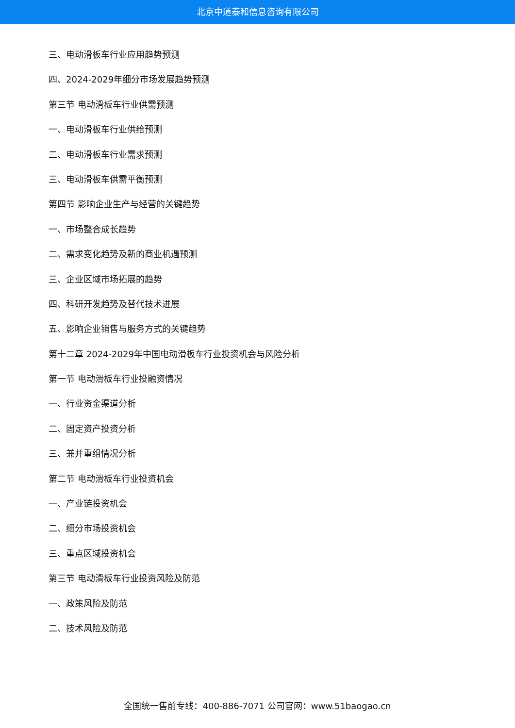北京中道泰和信息咨询有限公司
三、电动滑板车行业应用趋势预测
四、2024-2029年细分市场发展趋势预测
第三节 电动滑板车行业供需预测
一、电动滑板车行业供给预测
二、电动滑板车行业需求预测
三、电动滑板车供需平衡预测
第四节 影响企业生产与经营的关键趋势
一、市场整合成长趋势
二、需求变化趋势及新的商业机遇预测
三、企业区域市场拓展的趋势
四、科研开发趋势及替代技术进展
五、影响企业销售与服务方式的关键趋势
第十二章 2024-2029年中国电动滑板车行业投资机会与风险分析
第一节 电动滑板车行业投融资情况
一、行业资金渠道分析
二、固定资产投资分析
三、兼并重组情况分析
第二节 电动滑板车行业投资机会
一、产业链投资机会
二、细分市场投资机会
三、重点区域投资机会
第三节 电动滑板车行业投资风险及防范
一、政策风险及防范
二、技术风险及防范
全国统一售前专线：400-886-7071 公司官网：www.51baogao.cn